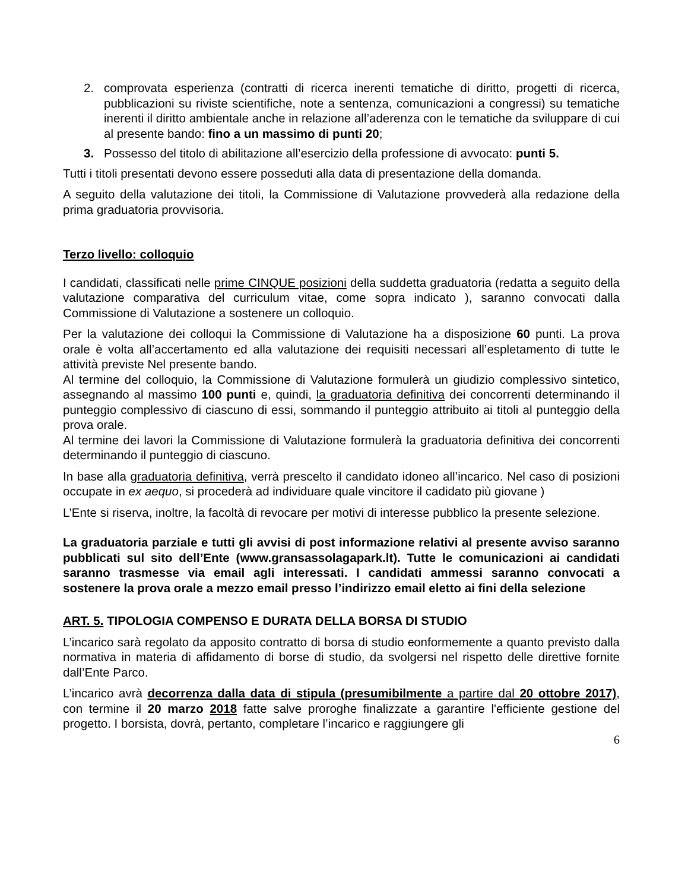2. comprovata esperienza (contratti di ricerca inerenti tematiche di diritto, progetti di ricerca, pubblicazioni su riviste scientifiche, note a sentenza, comunicazioni a congressi) su tematiche inerenti il diritto ambientale anche in relazione all’aderenza con le tematiche da sviluppare di cui al presente bando: fino a un massimo di punti 20;
3. Possesso del titolo di abilitazione all’esercizio della professione di avvocato: punti 5.
Tutti i titoli presentati devono essere posseduti alla data di presentazione della domanda.
A seguito della valutazione dei titoli, la Commissione di Valutazione provvederà alla redazione della prima graduatoria provvisoria.
Terzo livello: colloquio
I candidati, classificati nelle prime CINQUE posizioni della suddetta graduatoria (redatta a seguito della valutazione comparativa del curriculum vitae, come sopra indicato ), saranno convocati dalla Commissione di Valutazione a sostenere un colloquio.
Per la valutazione dei colloqui la Commissione di Valutazione ha a disposizione 60 punti. La prova orale è volta all’accertamento ed alla valutazione dei requisiti necessari all’espletamento di tutte le attività previste Nel presente bando.
Al termine del colloquio, la Commissione di Valutazione formulerà un giudizio complessivo sintetico, assegnando al massimo 100 punti e, quindi, la graduatoria definitiva dei concorrenti determinando il punteggio complessivo di ciascuno di essi, sommando il punteggio attribuito ai titoli al punteggio della prova orale.
Al termine dei lavori la Commissione di Valutazione formulerà la graduatoria definitiva dei concorrenti determinando il punteggio di ciascuno.
In base alla graduatoria definitiva, verrà prescelto il candidato idoneo all’incarico. Nel caso di posizioni occupate in ex aequo, si procederà ad individuare quale vincitore il cadidato più giovane )
L’Ente si riserva, inoltre, la facoltà di revocare per motivi di interesse pubblico la presente selezione.
La graduatoria parziale e tutti gli avvisi di post informazione relativi al presente avviso saranno pubblicati sul sito dell’Ente (www.gransassolagapark.lt). Tutte le comunicazioni ai candidati saranno trasmesse via email agli interessati. I candidati ammessi saranno convocati a sostenere la prova orale a mezzo email presso l’indirizzo email eletto ai fini della selezione
ART. 5. TIPOLOGIA COMPENSO E DURATA DELLA BORSA DI STUDIO
L’incarico sarà regolato da apposito contratto di borsa di studio conformemente a quanto previsto dalla normativa in materia di affidamento di borse di studio, da svolgersi nel rispetto delle direttive fornite dall’Ente Parco.
L’incarico avrà decorrenza dalla data di stipula (presumibilmente a partire dal 20 ottobre 2017), con termine il 20 marzo 2018 fatte salve proroghe finalizzate a garantire l'efficiente gestione del progetto. I borsista, dovrà, pertanto, completare l’incarico e raggiungere gli
6